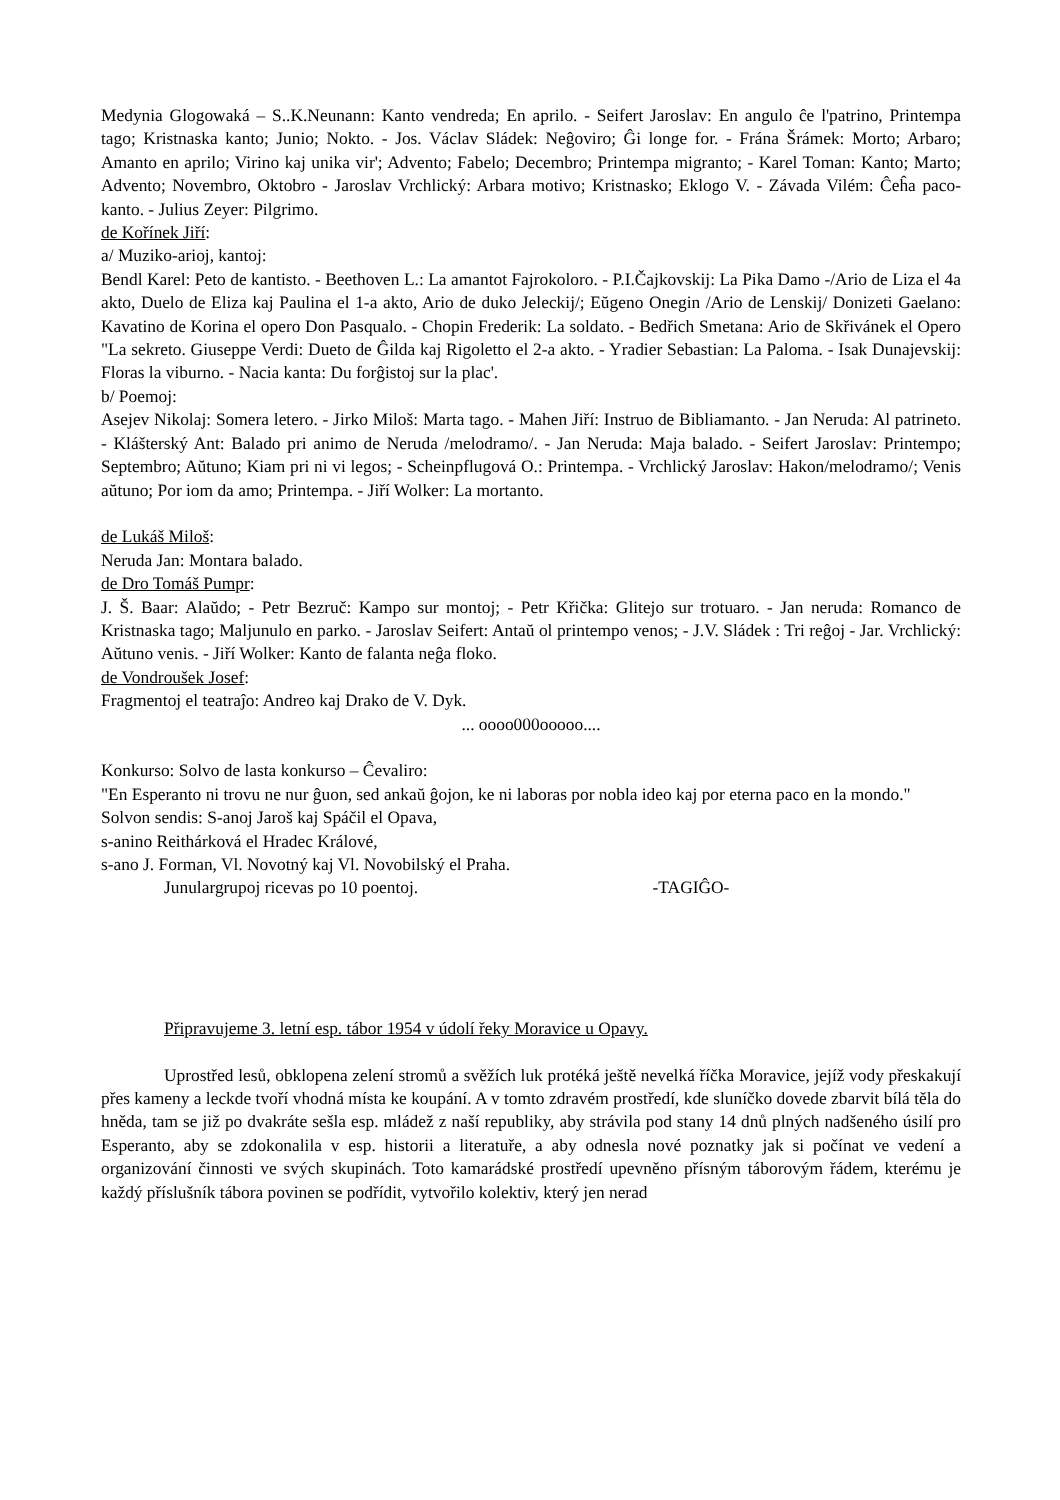Medynia Glogowaká – S..K.Neunann: Kanto vendreda; En aprilo. - Seifert Jaroslav: En angulo ĉe l'patrino, Printempa tago; Kristnaska kanto; Junio; Nokto. - Jos. Václav Sládek: Neĝoviro; Ĝi longe for. - Frána Šrámek: Morto; Arbaro; Amanto en aprilo; Virino kaj unika vir'; Advento; Fabelo; Decembro; Printempa migranto; - Karel Toman: Kanto; Marto; Advento; Novembro, Oktobro - Jaroslav Vrchlický: Arbara motivo; Kristnasko; Eklogo V. - Závada Vilém: Ĉeĥa paco-kanto. - Julius Zeyer: Pilgrimo.
de Kořínek Jiří:
a/ Muziko-arioj, kantoj:
Bendl Karel: Peto de kantisto. - Beethoven L.: La amantot Fajrokoloro. - P.I.Čajkovskij: La Pika Damo -/Ario de Liza el 4a akto, Duelo de Eliza kaj Paulina el 1-a akto, Ario de duko Jeleckij/; Eŭgeno Onegin /Ario de Lenskij/ Donizeti Gaelano: Kavatino de Korina el opero Don Pasqualo. - Chopin Frederik: La soldato. - Bedřich Smetana: Ario de Skřivánek el Opero "La sekreto. Giuseppe Verdi: Dueto de Ĝilda kaj Rigoletto el 2-a akto. - Yradier Sebastian: La Paloma. - Isak Dunajevskij: Floras la viburno. - Nacia kanta: Du forĝistoj sur la plac'.
b/ Poemoj:
Asejev Nikolaj: Somera letero. - Jirko Miloš: Marta tago. - Mahen Jiří: Instruo de Bibliamanto. - Jan Neruda: Al patrineto. - Klášterský Ant: Balado pri animo de Neruda /melodramo/. - Jan Neruda: Maja balado. - Seifert Jaroslav: Printempo; Septembro; Aŭtuno; Kiam pri ni vi legos; - Scheinpflugová O.: Printempa. - Vrchlický Jaroslav: Hakon/melodramo/; Venis aŭtuno; Por iom da amo; Printempa. - Jiří Wolker: La mortanto.
de Lukáš Miloš:
Neruda Jan: Montara balado.
de Dro Tomáš Pumpr:
J. Š. Baar: Alaŭdo; - Petr Bezruč: Kampo sur montoj; - Petr Křička: Glitejo sur trotuaro. - Jan neruda: Romanco de Kristnaska tago; Maljunulo en parko. - Jaroslav Seifert: Antaŭ ol printempo venos; - J.V. Sládek : Tri reĝoj - Jar. Vrchlický: Aŭtuno venis. - Jiří Wolker: Kanto de falanta neĝa floko.
de Vondroušek Josef:
Fragmentoj el teatraĵo: Andreo kaj Drako de V. Dyk.
... oooo000ooooo....
Konkurso: Solvo de lasta konkurso – Ĉevaliro:
"En Esperanto ni trovu ne nur ĝuon, sed ankaŭ ĝojon, ke ni laboras por nobla ideo kaj por eterna paco en la mondo."
Solvon sendis: S-anoj Jaroš kaj Spáčil el Opava,
s-anino Reithárková el Hradec Králové,
s-ano J. Forman, Vl. Novotný kaj Vl. Novobilský el Praha.
Junulargrupoj ricevas po 10 poentoj. -TAGIĜO-
Připravujeme 3. letní esp. tábor 1954 v údolí řeky Moravice u Opavy.
Uprostřed lesů, obklopena zelení stromů a svěžích luk protéká ještě nevelká říčka Moravice, jejíž vody přeskakují přes kameny a leckde tvoří vhodná místa ke koupání. A v tomto zdravém prostředí, kde sluníčko dovede zbarvit bílá těla do hněda, tam se již po dvakráte sešla esp. mládež z naší republiky, aby strávila pod stany 14 dnů plných nadšeného úsilí pro Esperanto, aby se zdokonalila v esp. historii a literatuře, a aby odnesla nové poznatky jak si počínat ve vedení a organizování činnosti ve svých skupinách. Toto kamarádské prostředí upevněno přísným táborovým řádem, kterému je každý příslušník tábora povinen se podřídit, vytvořilo kolektiv, který jen nerad